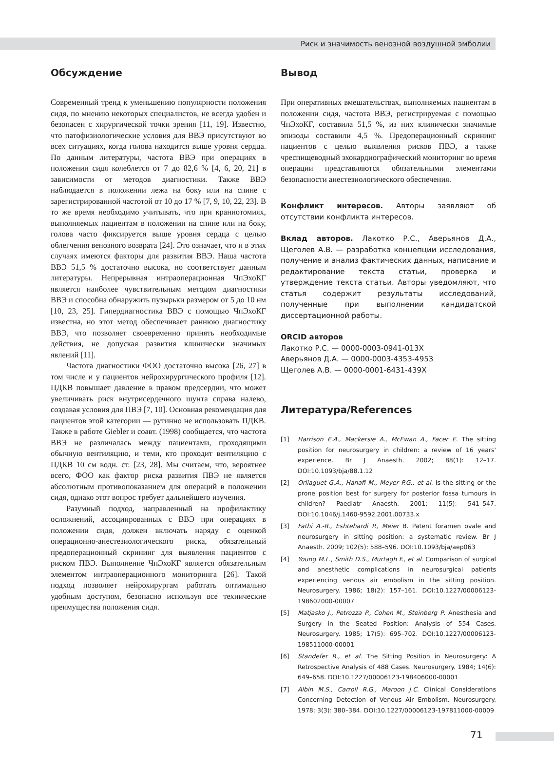Риск и значимость венозной воздушной эмболии
Обсуждение
Современный тренд к уменьшению популярности положения сидя, по мнению некоторых специалистов, не всегда удобен и безопасен с хирургической точки зрения [11, 19]. Известно, что патофизиологические условия для ВВЭ присутствуют во всех ситуациях, когда голова находится выше уровня сердца. По данным литературы, частота ВВЭ при операциях в положении сидя колеблется от 7 до 82,6 % [4, 6, 20, 21] в зависимости от методов диагностики. Также ВВЭ наблюдается в положении лежа на боку или на спине с зарегистрированной частотой от 10 до 17 % [7, 9, 10, 22, 23]. В то же время необходимо учитывать, что при краниотомиях, выполняемых пациентам в положении на спине или на боку, голова часто фиксируется выше уровня сердца с целью облегчения венозного возврата [24]. Это означает, что и в этих случаях имеются факторы для развития ВВЭ. Наша частота ВВЭ 51,5 % достаточно высока, но соответствует данным литературы. Непрерывная интраоперационная ЧпЭхоКГ является наиболее чувствительным методом диагностики ВВЭ и способна обнаружить пузырьки размером от 5 до 10 нм [10, 23, 25]. Гипердиагностика ВВЭ с помощью ЧпЭхоКГ известна, но этот метод обеспечивает раннюю диагностику ВВЭ, что позволяет своевременно принять необходимые действия, не допуская развития клинически значимых явлений [11].
Частота диагностики ФОО достаточно высока [26, 27] в том числе и у пациентов нейрохирургического профиля [12]. ПДКВ повышает давление в правом предсердии, что может увеличивать риск внутрисердечного шунта справа налево, создавая условия для ПВЭ [7, 10]. Основная рекомендация для пациентов этой категории — рутинно не использовать ПДКВ. Также в работе Giebler и соавт. (1998) сообщается, что частота ВВЭ не различалась между пациентами, проходящими обычную вентиляцию, и теми, кто проходит вентиляцию с ПДКВ 10 см водн. ст. [23, 28]. Мы считаем, что, вероятнее всего, ФОО как фактор риска развития ПВЭ не является абсолютным противопоказанием для операций в положении сидя, однако этот вопрос требует дальнейшего изучения.
Разумный подход, направленный на профилактику осложнений, ассоциированных с ВВЭ при операциях в положении сидя, должен включать наряду с оценкой операционно-анестезиологического риска, обязательный предоперационный скрининг для выявления пациентов с риском ПВЭ. Выполнение ЧпЭхоКГ является обязательным элементом интраоперационного мониторинга [26]. Такой подход позволяет нейрохирургам работать оптимально удобным доступом, безопасно используя все технические преимущества положения сидя.
Вывод
При оперативных вмешательствах, выполняемых пациентам в положении сидя, частота ВВЭ, регистрируемая с помощью ЧпЭхоКГ, составила 51,5 %, из них клинически значимые эпизоды составили 4,5 %. Предоперационный скрининг пациентов с целью выявления рисков ПВЭ, а также чреспищеводный эхокардиографический мониторинг во время операции представляются обязательными элементами безопасности анестезиологического обеспечения.
Конфликт интересов. Авторы заявляют об отсутствии конфликта интересов.
Вклад авторов. Лакотко Р.С., Аверьянов Д.А., Щеголев А.В. — разработка концепции исследования, получение и анализ фактических данных, написание и редактирование текста статьи, проверка и утверждение текста статьи. Авторы уведомляют, что статья содержит результаты исследований, полученные при выполнении кандидатской диссертационной работы.
ORCID авторов
Лакотко Р.С. — 0000-0003-0941-013X
Аверьянов Д.А. — 0000-0003-4353-4953
Щеголев А.В. — 0000-0001-6431-439X
Литература/References
[1] Harrison E.A., Mackersie A., McEwan A., Facer E. The sitting position for neurosurgery in children: a review of 16 years' experience. Br J Anaesth. 2002; 88(1): 12–17. DOI:10.1093/bja/88.1.12
[2] Orliaguet G.A., Hanafi M., Meyer P.G., et al. Is the sitting or the prone position best for surgery for posterior fossa tumours in children? Paediatr Anaesth. 2001; 11(5): 541–547. DOI:10.1046/j.1460-9592.2001.00733.x
[3] Fathi A.-R., Eshtehardi P., Meier B. Patent foramen ovale and neurosurgery in sitting position: a systematic review. Br J Anaesth. 2009; 102(5): 588–596. DOI:10.1093/bja/aep063
[4] Young M.L., Smith D.S., Murtagh F., et al. Comparison of surgical and anesthetic complications in neurosurgical patients experiencing venous air embolism in the sitting position. Neurosurgery. 1986; 18(2): 157–161. DOI:10.1227/00006123-198602000-00007
[5] Matjasko J., Petrozza P., Cohen M., Steinberg P. Anesthesia and Surgery in the Seated Position: Analysis of 554 Cases. Neurosurgery. 1985; 17(5): 695–702. DOI:10.1227/00006123-198511000-00001
[6] Standefer R., et al. The Sitting Position in Neurosurgery: A Retrospective Analysis of 488 Cases. Neurosurgery. 1984; 14(6): 649–658. DOI:10.1227/00006123-198406000-00001
[7] Albin M.S., Carroll R.G., Maroon J.C. Clinical Considerations Concerning Detection of Venous Air Embolism. Neurosurgery. 1978; 3(3): 380–384. DOI:10.1227/00006123-197811000-00009
71